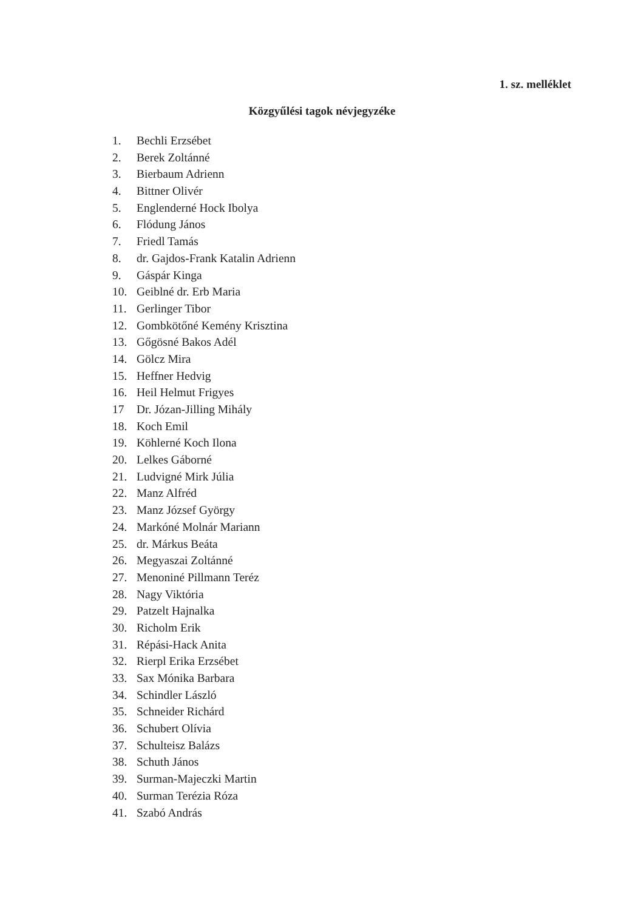1. sz. melléklet
Közgyűlési tagok névjegyzéke
1. Bechli Erzsébet
2. Berek Zoltánné
3. Bierbaum Adrienn
4. Bittner Olivér
5. Englenderné Hock Ibolya
6. Flódung János
7. Friedl Tamás
8. dr. Gajdos-Frank Katalin Adrienn
9. Gáspár Kinga
10. Geiblné dr. Erb Maria
11. Gerlinger Tibor
12. Gombkötőné Kemény Krisztina
13. Gőgösné Bakos Adél
14. Gölcz Mira
15. Heffner Hedvig
16. Heil Helmut Frigyes
17 Dr. Józan-Jilling Mihály
18. Koch Emil
19. Köhlerné Koch Ilona
20. Lelkes Gáborné
21. Ludvigné Mirk Júlia
22. Manz Alfréd
23. Manz József György
24. Markóné Molnár Mariann
25. dr. Márkus Beáta
26. Megyaszai Zoltánné
27. Menoniné Pillmann Teréz
28. Nagy Viktória
29. Patzelt Hajnalka
30. Richolm Erik
31. Répási-Hack Anita
32. Rierpl Erika Erzsébet
33. Sax Mónika Barbara
34. Schindler László
35. Schneider Richárd
36. Schubert Olívia
37. Schulteisz Balázs
38. Schuth János
39. Surman-Majeczki Martin
40. Surman Terézia Róza
41. Szabó András